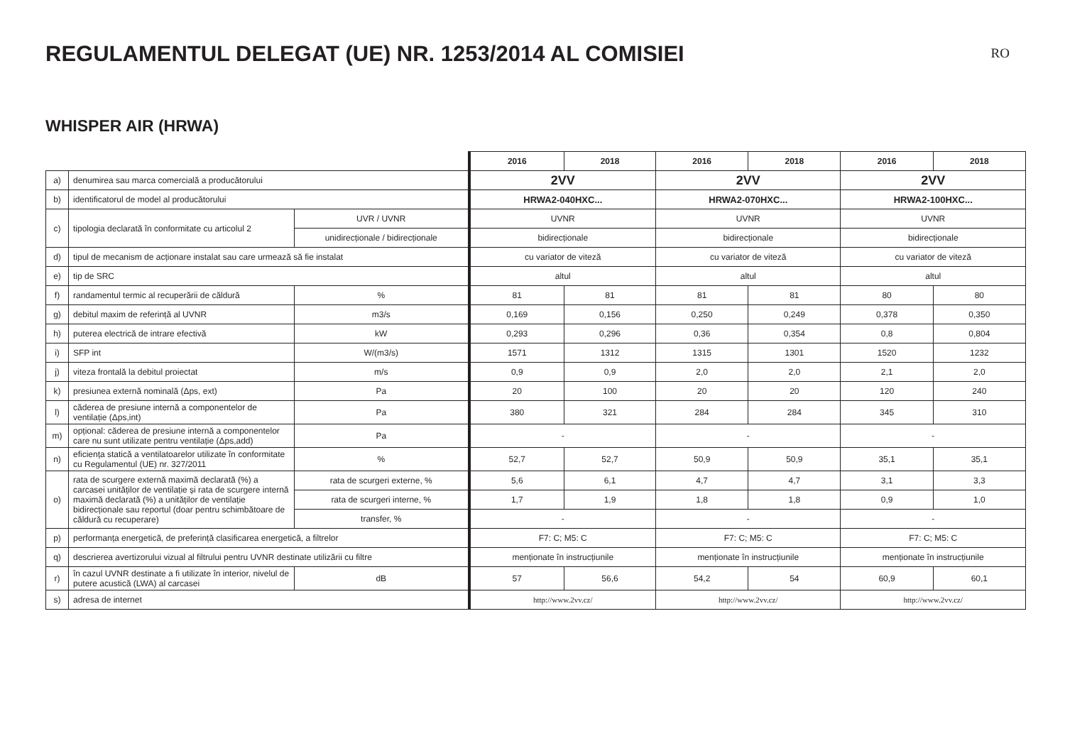REGULAMENTUL DELEGAT (UE) NR. 1253/2014 AL COMISIEI
RO
WHISPER AIR (HRWA)
| | | | 2016 | 2018 | 2016 | 2018 | 2016 | 2018 |
| a) | denumirea sau marca comercială a producătorului | | 2VV | | 2VV | | 2VV | |
| b) | identificatorul de model al producătorului | | HRWA2-040HXC... | | HRWA2-070HXC... | | HRWA2-100HXC... | |
| c) | tipologia declarată în conformitate cu articolul 2 | UVR / UVNR | UVNR | | UVNR | | UVNR | |
| | | unidirecționale / bidirecționale | bidirecționale | | bidirecționale | | bidirecționale | |
| d) | tipul de mecanism de acționare instalat sau care urmează să fie instalat | | cu variator de viteză | | cu variator de viteză | | cu variator de viteză | |
| e) | tip de SRC | | altul | | altul | | altul | |
| f) | randamentul termic al recuperării de căldură | % | 81 | 81 | 81 | 81 | 80 | 80 |
| g) | debitul maxim de referință al UVNR | m3/s | 0,169 | 0,156 | 0,250 | 0,249 | 0,378 | 0,350 |
| h) | puterea electrică de intrare efectivă | kW | 0,293 | 0,296 | 0,36 | 0,354 | 0,8 | 0,804 |
| i) | SFP int | W/(m3/s) | 1571 | 1312 | 1315 | 1301 | 1520 | 1232 |
| j) | viteza frontală la debitul proiectat | m/s | 0,9 | 0,9 | 2,0 | 2,0 | 2,1 | 2,0 |
| k) | presiunea externă nominală (Δps, ext) | Pa | 20 | 100 | 20 | 20 | 120 | 240 |
| l) | căderea de presiune internă a componentelor de ventilație (Δps,int) | Pa | 380 | 321 | 284 | 284 | 345 | 310 |
| m) | opțional: căderea de presiune internă a componentelor care nu sunt utilizate pentru ventilație (Δps,add) | Pa | - | | - | | - | |
| n) | eficiența statică a ventilatoarelor utilizate în conformitate cu Regulamentul (UE) nr. 327/2011 | % | 52,7 | 52,7 | 50,9 | 50,9 | 35,1 | 35,1 |
| o) | rata de scurgere externă maximă declarată (%) a carcasei unităților de ventilație și rata de scurgere internă maximă declarată (%) a unităților de ventilație bidirecționale sau reportul (doar pentru schimbătoare de căldură cu recuperare) | rata de scurgeri externe, % | 5,6 | 6,1 | 4,7 | 4,7 | 3,1 | 3,3 |
| | | rata de scurgeri interne, % | 1,7 | 1,9 | 1,8 | 1,8 | 0,9 | 1,0 |
| | | transfer, % | - | | - | | - | |
| p) | performanța energetică, de preferință clasificarea energetică, a filtrelor | | F7: C; M5: C | | F7: C; M5: C | | F7: C; M5: C | |
| q) | descrierea avertizorului vizual al filtrului pentru UVNR destinate utilizării cu filtre | | menționate în instrucțiunile | | menționate în instrucțiunile | | menționate în instrucțiunile | |
| r) | în cazul UVNR destinate a fi utilizate în interior, nivelul de putere acustică (LWA) al carcasei | dB | 57 | 56,6 | 54,2 | 54 | 60,9 | 60,1 |
| s) | adresa de internet | | http://www.2vv.cz/ | | http://www.2vv.cz/ | | http://www.2vv.cz/ | |